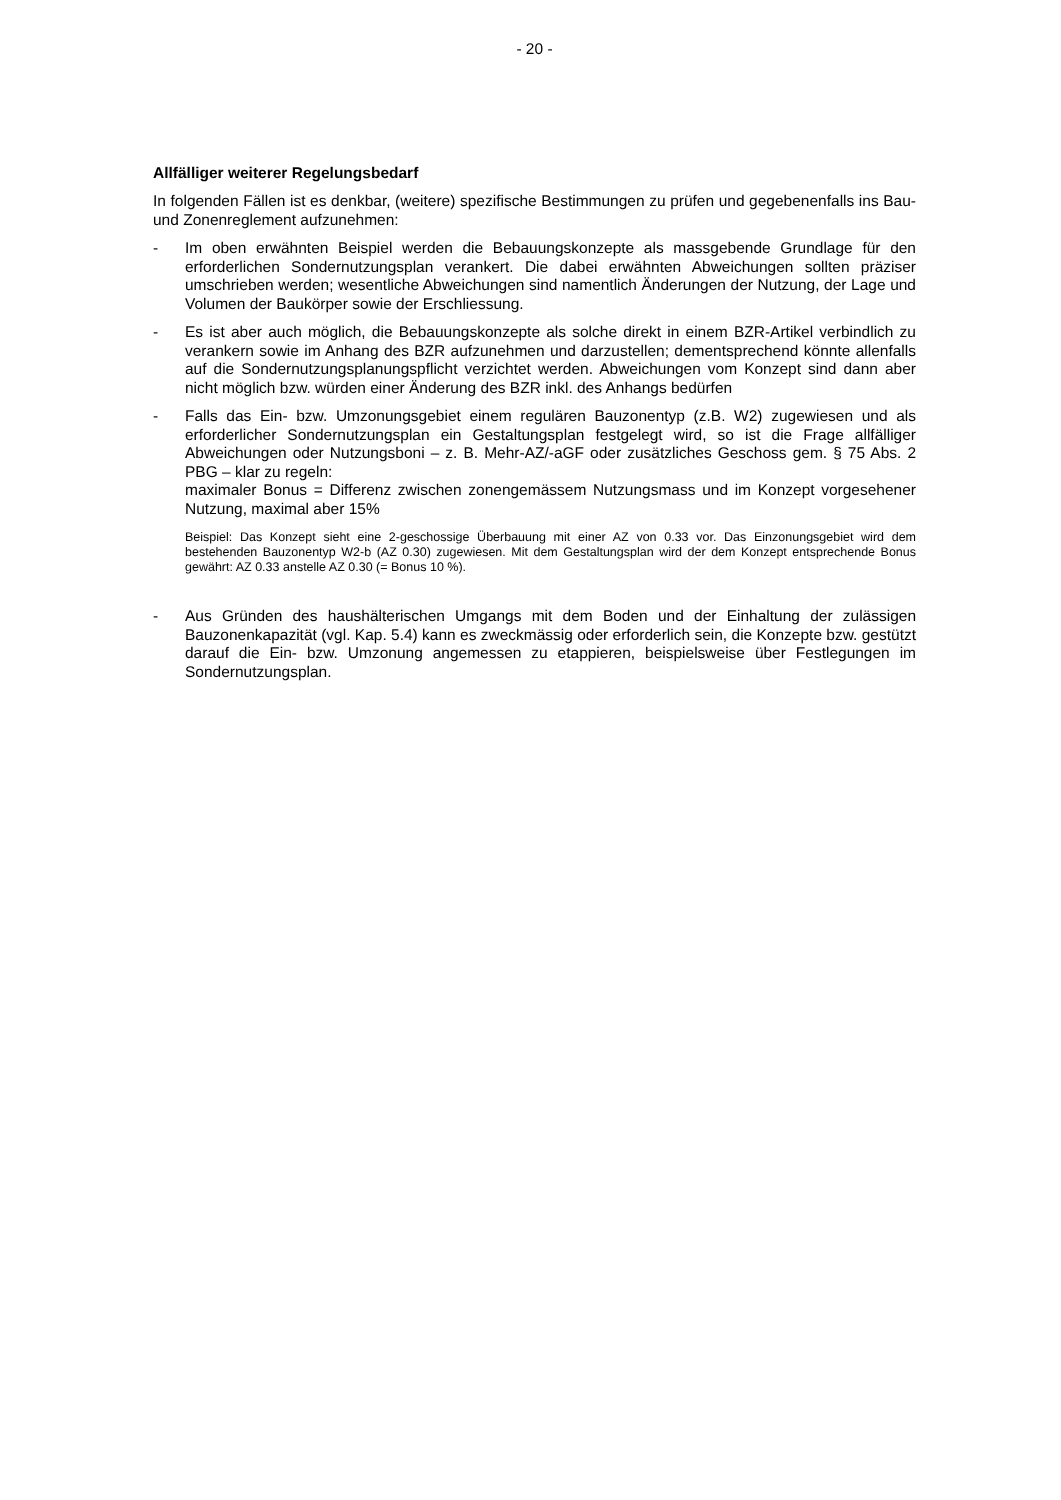- 20 -
Allfälliger weiterer Regelungsbedarf
In folgenden Fällen ist es denkbar, (weitere) spezifische Bestimmungen zu prüfen und gegebenenfalls ins Bau- und Zonenreglement aufzunehmen:
- Im oben erwähnten Beispiel werden die Bebauungskonzepte als massgebende Grundlage für den erforderlichen Sondernutzungsplan verankert. Die dabei erwähnten Abweichungen sollten präziser umschrieben werden; wesentliche Abweichungen sind namentlich Änderungen der Nutzung, der Lage und Volumen der Baukörper sowie der Erschliessung.
- Es ist aber auch möglich, die Bebauungskonzepte als solche direkt in einem BZR-Artikel verbindlich zu verankern sowie im Anhang des BZR aufzunehmen und darzustellen; dementsprechend könnte allenfalls auf die Sondernutzungsplanungspflicht verzichtet werden. Abweichungen vom Konzept sind dann aber nicht möglich bzw. würden einer Änderung des BZR inkl. des Anhangs bedürfen
- Falls das Ein- bzw. Umzonungsgebiet einem regulären Bauzonentyp (z.B. W2) zugewiesen und als erforderlicher Sondernutzungsplan ein Gestaltungsplan festgelegt wird, so ist die Frage allfälliger Abweichungen oder Nutzungsboni – z. B. Mehr-AZ/-aGF oder zusätzliches Geschoss gem. § 75 Abs. 2 PBG – klar zu regeln:
maximaler Bonus = Differenz zwischen zonengemässem Nutzungsmass und im Konzept vorgesehener Nutzung, maximal aber 15%
Beispiel: Das Konzept sieht eine 2-geschossige Überbauung mit einer AZ von 0.33 vor. Das Einzonungsgebiet wird dem bestehenden Bauzonentyp W2-b (AZ 0.30) zugewiesen. Mit dem Gestaltungsplan wird der dem Konzept entsprechende Bonus gewährt: AZ 0.33 anstelle AZ 0.30 (= Bonus 10 %).
- Aus Gründen des haushälterischen Umgangs mit dem Boden und der Einhaltung der zulässigen Bauzonenkapazität (vgl. Kap. 5.4) kann es zweckmässig oder erforderlich sein, die Konzepte bzw. gestützt darauf die Ein- bzw. Umzonung angemessen zu etappieren, beispielsweise über Festlegungen im Sondernutzungsplan.